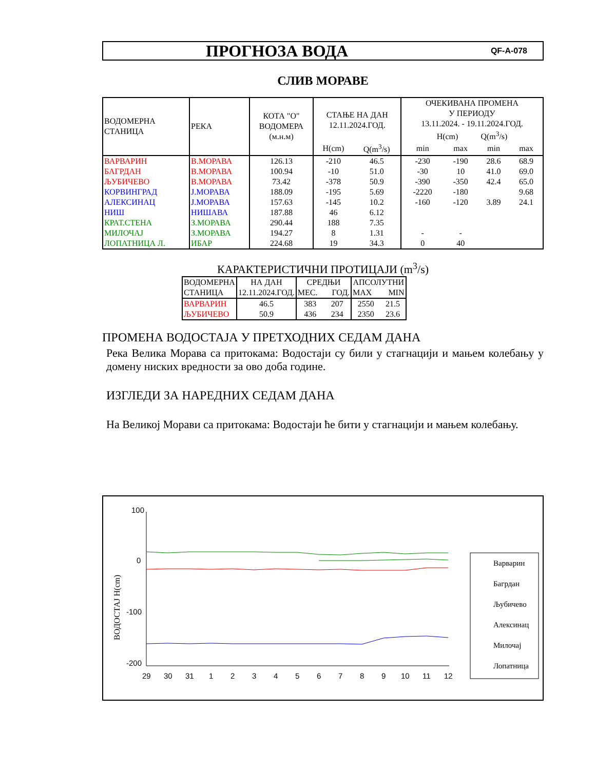ПРОГНОЗА ВОДА
QF-A-078
СЛИВ МОРАВЕ
| ВОДОМЕРНА СТАНИЦА | РЕКА | КОТА "О" ВОДОМЕРА (м.н.м) | СТАЊЕ НА ДАН 12.11.2024.ГОД. | | ОЧЕКИВАНА ПРОМЕНА У ПЕРИОДУ 13.11.2024. - 19.11.2024.ГОД. H(cm) Q(m<sup>3</sup>/s) | | | |
| --- | --- | --- | --- | --- | --- | --- | --- | --- |
| | | | H(cm) | Q(m<sup>3</sup>/s) | min | max | min | max |
| ВАРВАРИН | В.МОРАВА | 126.13 | -210 | 46.5 | -230 | -190 | 28.6 | 68.9 |
| БАГРДАН | В.МОРАВА | 100.94 | -10 | 51.0 | -30 | 10 | 41.0 | 69.0 |
| ЉУБИЧЕВО | В.МОРАВА | 73.42 | -378 | 50.9 | -390 | -350 | 42.4 | 65.0 |
| КОРВИНГРАД | Ј.МОРАВА | 188.09 | -195 | 5.69 | -2220 | -180 | | 9.68 |
| АЛЕКСИНАЦ | Ј.МОРАВА | 157.63 | -145 | 10.2 | -160 | -120 | 3.89 | 24.1 |
| НИШ | НИШАВА | 187.88 | 46 | 6.12 | | | | |
| КРАТ.СТЕНА | З.МОРАВА | 290.44 | 188 | 7.35 | | | | |
| МИЛОЧАЈ | З.МОРАВА | 194.27 | 8 | 1.31 | - | - | | |
| ЛОПАТНИЦА Л. | ИБАР | 224.68 | 19 | 34.3 | 0 | 40 | | |
КАРАКТЕРИСТИЧНИ ПРОТИЦАЈИ (m<sup>3</sup>/s)
| ВОДОМЕРНА СТАНИЦА | НА ДАН 12.11.2024.ГОД. | СРЕДЊИ МЕС. ГОД. | | АПСОЛУТНИ MAX MIN | |
| --- | --- | --- | --- | --- | --- |
| ВАРВАРИН | 46.5 | 383 | 207 | 2550 | 21.5 |
| ЉУБИЧЕВО | 50.9 | 436 | 234 | 2350 | 23.6 |
ПРОМЕНА ВОДОСТАЈА У ПРЕТХОДНИХ СЕДАМ ДАНА
Река Велика Морава са притокама: Водостаји су били у стагнацији и мањем колебању у домену ниских вредности за ово доба године.
ИЗГЛЕДИ ЗА НАРЕДНИХ СЕДАМ ДАНА
На Великој Морави са притокама: Водостаји ће бити у стагнацији и мањем колебању.
100
0
-100
-200
ВОДОСТАЈ H(cm)
29
30
31
1
2
3
4
5
6
7
8
9
10
11
12
Варварин
Багрдан
Љубичево
Алексинац
Милочај
Лопатница